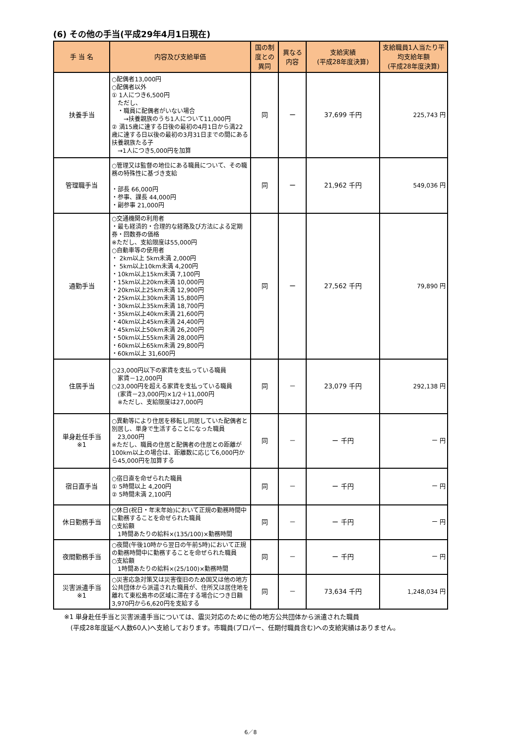(6) その他の手当(平成29年4月1日現在)
| 手 当 名 | 内容及び支給単価 | 国の制度との異同 | 異なる内容 | 支給実績 (平成28年度決算) | 支給職員1人当たり平均支給年額 (平成28年度決算) |
| --- | --- | --- | --- | --- | --- |
| 扶養手当 | ○配偶者13,000円 ○配偶者以外 ① 1人につき6,500円 ただし、 ・職員に配偶者がいない場合 →扶養親族のうち1人について11,000円 ② 満15歳に達する日後の最初の4月1日から満22歳に達する日以後の最初の3月31日までの間にある扶養親族たる子 →1人につき5,000円を加算 | 同 | ー | 37,699 千円 | 225,743 円 |
| 管理職手当 | ○管理又は監督の地位にある職員について、その職務の特殊性に基づき支給 ・部長 66,000円 ・参事、課長 44,000円 ・副参事 21,000円 | 同 | ー | 21,962 千円 | 549,036 円 |
| 通勤手当 | ○交通機関の利用者 ・最も経済的・合理的な経路及び方法による定期券・回数券の価格 ※ただし、支給限度は55,000円 ○自動車等の使用者 ・ 2km以上 5km未満 2,000円 ・ 5km以上10km未満 4,200円 ・10km以上15km未満 7,100円 ・15km以上20km未満 10,000円 ・20km以上25km未満 12,900円 ・25km以上30km未満 15,800円 ・30km以上35km未満 18,700円 ・35km以上40km未満 21,600円 ・40km以上45km未満 24,400円 ・45km以上50km未満 26,200円 ・50km以上55km未満 28,000円 ・60km以上65km未満 29,800円 ・60km以上 31,600円 | 同 | ー | 27,562 千円 | 79,890 円 |
| 住居手当 | ○23,000円以下の家賃を支払っている職員 家賃－12,000円 ○23,000円を超える家賃を支払っている職員 (家賃－23,000円)×1/2＋11,000円 ※ただし、支給限度は27,000円 | 同 | － | 23,079 千円 | 292,138 円 |
| 単身赴任手当 ※1 | ○異動等により住居を移転し同居していた配偶者と別居し、単身で生活することになった職員 23,000円 ※ただし、職員の住居と配偶者の住居との距離が100km以上の場合は、距離数に応じて6,000円から45,000円を加算する | 同 | － | ー 千円 | ー 円 |
| 宿日直手当 | ○宿日直を命ぜられた職員 ① 5時間以上 4,200円 ② 5時間未満 2,100円 | 同 | － | ー 千円 | ー 円 |
| 休日勤務手当 | ○休日(祝日・年末年始)において正規の勤務時間中に勤務することを命ぜられた職員 ○支給額 1時間あたりの給料×(135/100)×勤務時間 | 同 | － | ー 千円 | ー 円 |
| 夜間勤務手当 | ○夜間(午後10時から翌日の午前5時)において正規の勤務時間中に勤務することを命ぜられた職員 ○支給額 1時間あたりの給料×(25/100)×勤務時間 | 同 | － | ー 千円 | ー 円 |
| 災害派遣手当 ※1 | ○災害応急対策又は災害復旧のため国又は他の地方公共団体から派遣された職員が、住所又は居住地を離れて東松島市の区域に滞在する場合につき日額3,970円から6,620円を支給する | 同 | － | 73,634 千円 | 1,248,034 円 |
※1 単身赴任手当と災害派遣手当については、震災対応のために他の地方公共団体から派遣された職員
　(平成28年度延べ人数60人)へ支給しております。市職員(プロパー、任期付職員含む)への支給実績はありません。
6／8